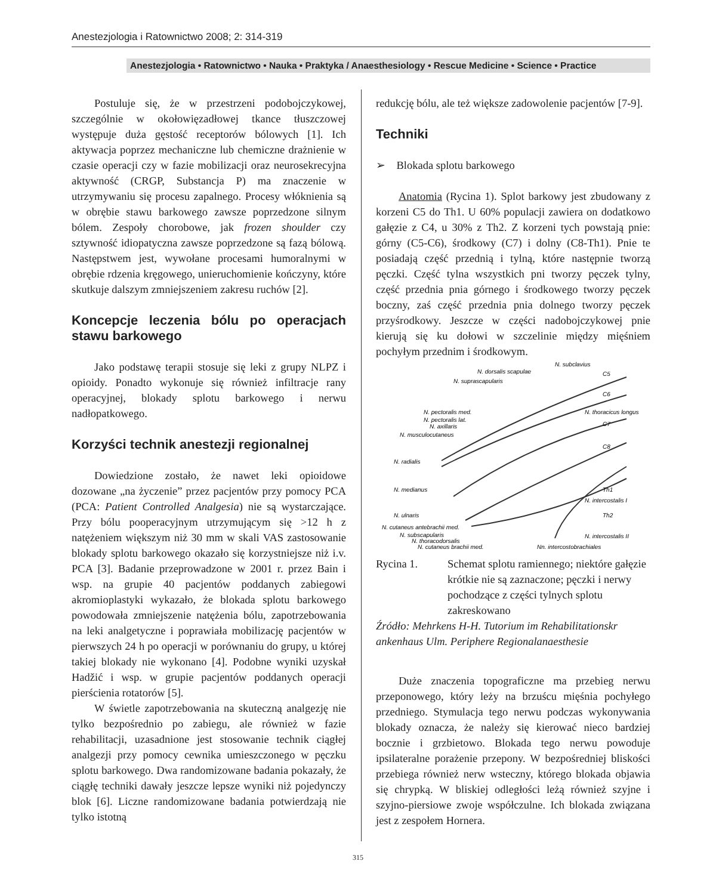Anestezjologia i Ratownictwo 2008; 2: 314-319
Anestezjologia • Ratownictwo • Nauka • Praktyka / Anaesthesiology • Rescue Medicine • Science • Practice
Postuluje się, że w przestrzeni podobojczykowej, szczególnie w okołowięzadłowej tkance tłuszczowej występuje duża gęstość receptorów bólowych [1]. Ich aktywacja poprzez mechaniczne lub chemiczne drażnienie w czasie operacji czy w fazie mobilizacji oraz neurosekrecyjna aktywność (CRGP, Substancja P) ma znaczenie w utrzymywaniu się procesu zapalnego. Procesy włóknienia są w obrębie stawu barkowego zawsze poprzedzone silnym bólem. Zespoły chorobowe, jak frozen shoulder czy sztywność idiopatyczna zawsze poprzedzone są fazą bólową. Następstwem jest, wywołane procesami humoralnymi w obrębie rdzenia kręgowego, unieruchomienie kończyny, które skutkuje dalszym zmniejszeniem zakresu ruchów [2].
Koncepcje leczenia bólu po operacjach stawu barkowego
Jako podstawę terapii stosuje się leki z grupy NLPZ i opioidy. Ponadto wykonuje się również infiltracje rany operacyjnej, blokady splotu barkowego i nerwu nadłopatkowego.
Korzyści technik anestezji regionalnej
Dowiedzione zostało, że nawet leki opioidowe dozowane „na życzenie” przez pacjentów przy pomocy PCA (PCA: Patient Controlled Analgesia) nie są wystarczające. Przy bólu pooperacyjnym utrzymującym się >12 h z natężeniem większym niż 30 mm w skali VAS zastosowanie blokady splotu barkowego okazało się korzystniejsze niż i.v. PCA [3]. Badanie przeprowadzone w 2001 r. przez Bain i wsp. na grupie 40 pacjentów poddanych zabiegowi akromioplastyki wykazało, że blokada splotu barkowego powodowała zmniejszenie natężenia bólu, zapotrzebowania na leki analgetyczne i poprawiała mobilizację pacjentów w pierwszych 24 h po operacji w porównaniu do grupy, u której takiej blokady nie wykonano [4]. Podobne wyniki uzyskał Hadžić i wsp. w grupie pacjentów poddanych operacji pierścienia rotatorów [5].
W świetle zapotrzebowania na skuteczną analgezję nie tylko bezpośrednio po zabiegu, ale również w fazie rehabilitacji, uzasadnione jest stosowanie technik ciągłej analgezji przy pomocy cewnika umieszczonego w pęczku splotu barkowego. Dwa randomizowane badania pokazały, że ciągłę techniki dawały jeszcze lepsze wyniki niż pojedynczy blok [6]. Liczne randomizowane badania potwierdzają nie tylko istotną
redukcję bólu, ale też większe zadowolenie pacjentów [7-9].
Techniki
➢ Blokada splotu barkowego
Anatomia (Rycina 1). Splot barkowy jest zbudowany z korzeni C5 do Th1. U 60% populacji zawiera on dodatkowo gałęzie z C4, u 30% z Th2. Z korzeni tych powstają pnie: górny (C5-C6), środkowy (C7) i dolny (C8-Th1). Pnie te posiadają część przednią i tylną, które następnie tworzą pęczki. Część tylna wszystkich pni tworzy pęczek tylny, część przednia pnia górnego i środkowego tworzy pęczek boczny, zaś część przednia pnia dolnego tworzy pęczek przyśrodkowy. Jeszcze w części nadobojczykowej pnie kierują się ku dołowi w szczelinie między mięśniem pochyłym przednim i środkowym.
N. subclavius
N. dorsalis scapulae
N. suprascapularis
C5
C6
N. thoracicus longus
C7
N. pectoralis med.
N. pectoralis lat.
N. axillaris
N. musculocutaneus
N. radialis
C8
N. medianus
Th1
N. intercostalis I
N. ulnaris
Th2
N. cutaneus antebrachii med.
N. subscapularis
N. thoracodorsalis
N. cutaneus brachii med.
N. intercostalis II
Nn. intercostobrachiales
Rycina 1. Schemat splotu ramiennego; niektóre gałęzie krótkie nie są zaznaczone; pęczki i nerwy pochodzące z części tylnych splotu zakreskowano
Źródło: Mehrkens H-H. Tutorium im Rehabilitationskr ankenhaus Ulm. Periphere Regionalanaesthesie
Duże znaczenia topograficzne ma przebieg nerwu przeponowego, który leży na brzuścu mięśnia pochyłego przedniego. Stymulacja tego nerwu podczas wykonywania blokady oznacza, że należy się kierować nieco bardziej bocznie i grzbietowo. Blokada tego nerwu powoduje ipsilateralne porażenie przepony. W bezpośredniej bliskości przebiega również nerw wsteczny, którego blokada objawia się chrypką. W bliskiej odległości leżą również szyjne i szyjno-piersiowe zwoje współczulne. Ich blokada związana jest z zespołem Hornera.
315